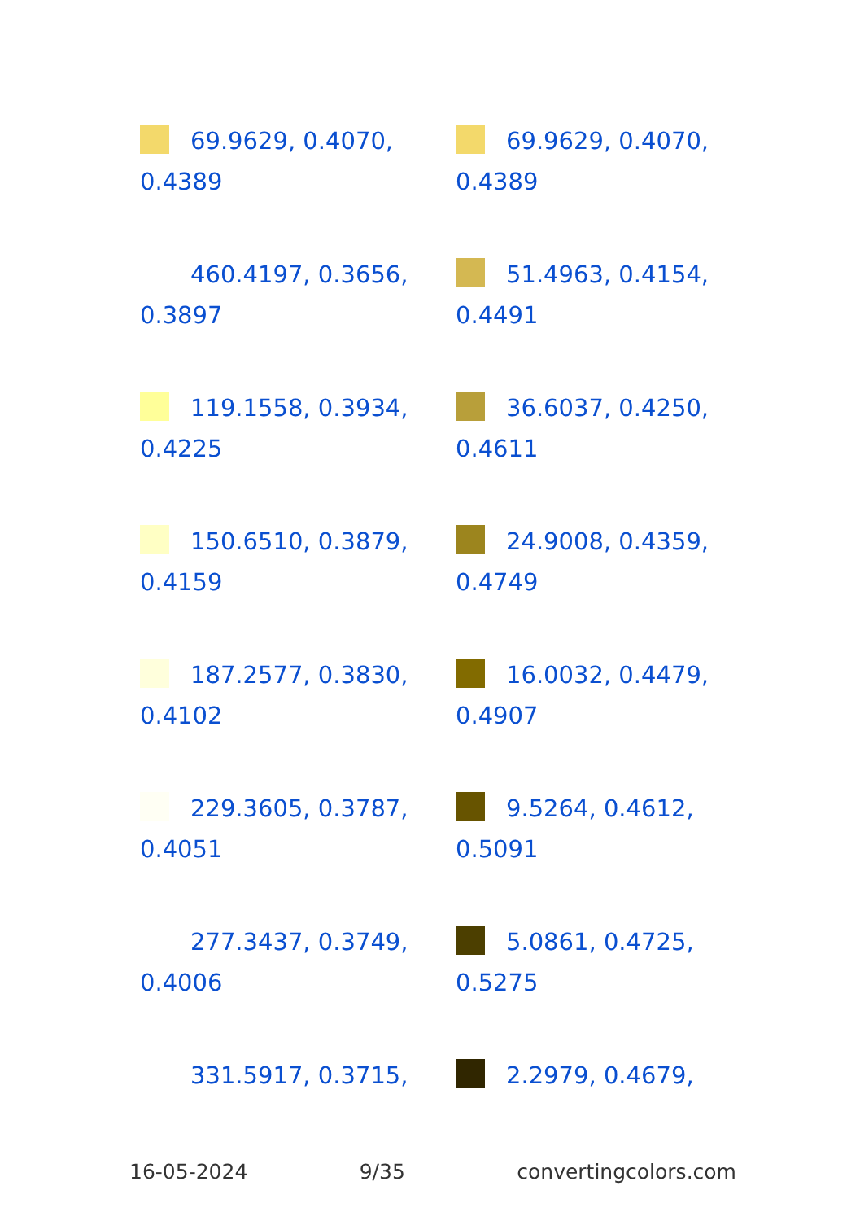69.9629, 0.4070, 0.4389
69.9629, 0.4070, 0.4389
460.4197, 0.3656, 0.3897
51.4963, 0.4154, 0.4491
119.1558, 0.3934, 0.4225
36.6037, 0.4250, 0.4611
150.6510, 0.3879, 0.4159
24.9008, 0.4359, 0.4749
187.2577, 0.3830, 0.4102
16.0032, 0.4479, 0.4907
229.3605, 0.3787, 0.4051
9.5264, 0.4612, 0.5091
277.3437, 0.3749, 0.4006
5.0861, 0.4725, 0.5275
331.5917, 0.3715,
2.2979, 0.4679,
16-05-2024 9/35 convertingcolors.com